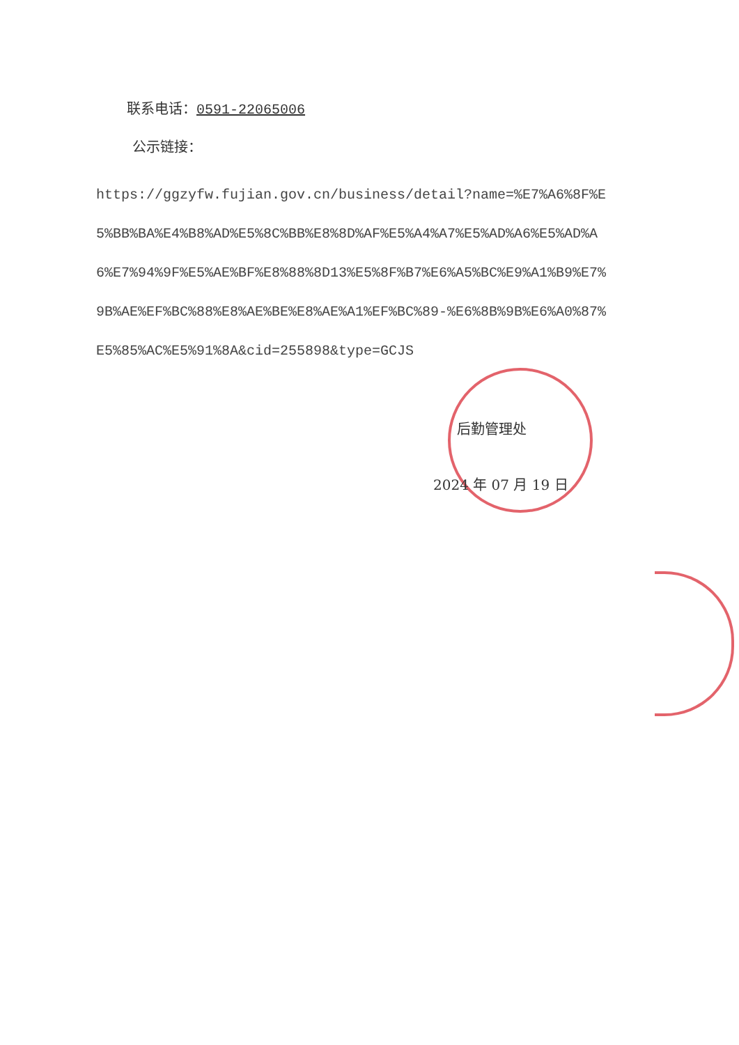联系电话：0591-22065006
公示链接：
https://ggzyfw.fujian.gov.cn/business/detail?name=%E7%A6%8F%E5%BB%BA%E4%B8%AD%E5%8C%BB%E8%8D%AF%E5%A4%A7%E5%AD%A6%E5%AD%A6%E7%94%9F%E5%AE%BF%E8%88%8D13%E5%8F%B7%E6%A5%BC%E9%A1%B9%E7%9B%AE%EF%BC%88%E8%AE%BE%E8%AE%A1%EF%BC%89-%E6%8B%9B%E6%A0%87%E5%85%AC%E5%91%8A&cid=255898&type=GCJS
后勤管理处
2024 年 07 月 19 日